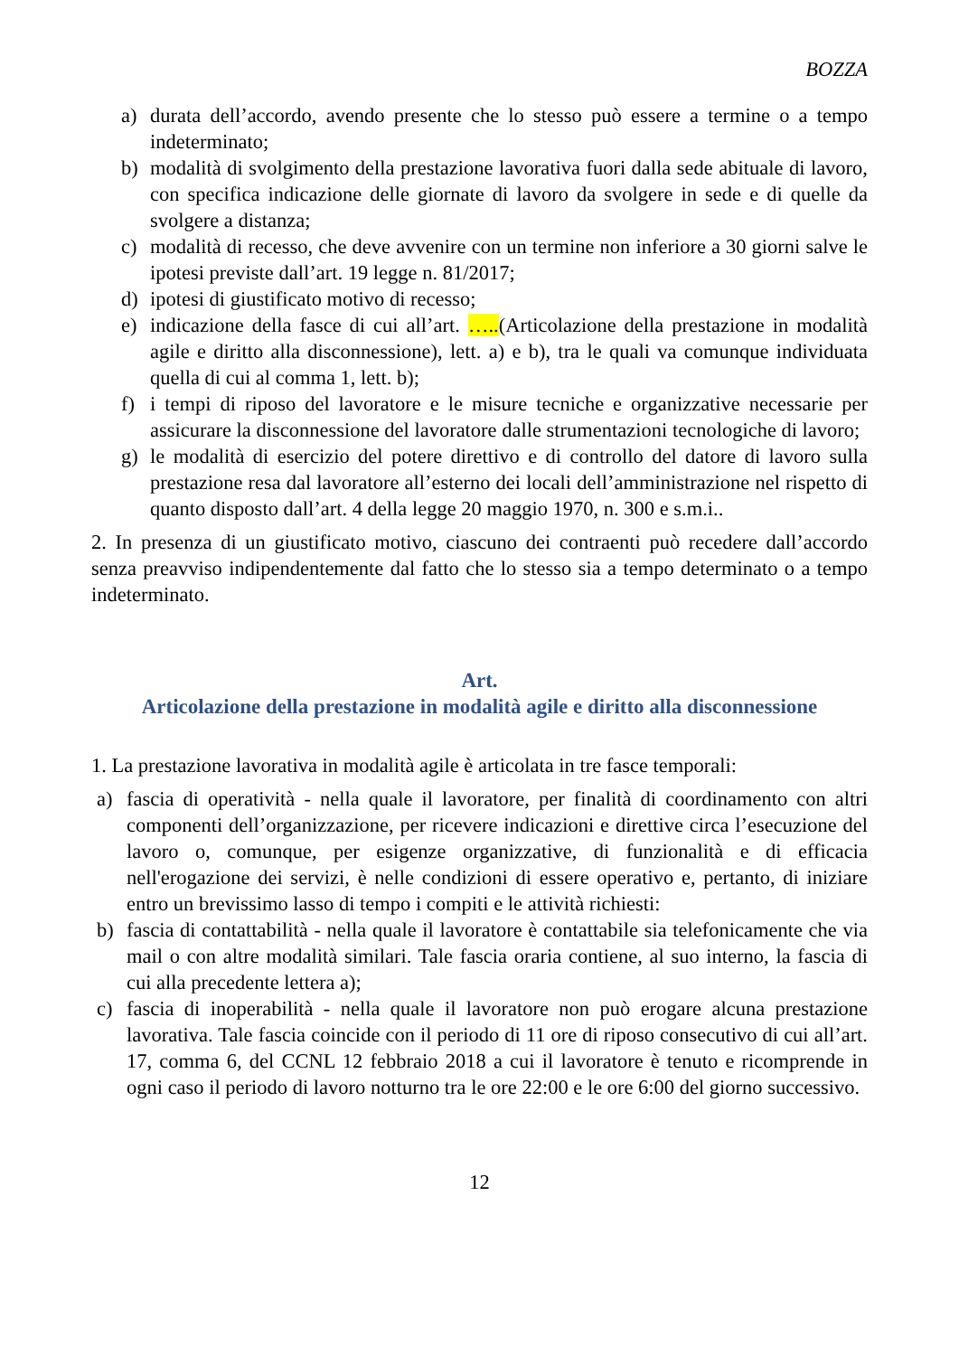BOZZA
a) durata dell’accordo, avendo presente che lo stesso può essere a termine o a tempo indeterminato;
b) modalità di svolgimento della prestazione lavorativa fuori dalla sede abituale di lavoro, con specifica indicazione delle giornate di lavoro da svolgere in sede e di quelle da svolgere a distanza;
c) modalità di recesso, che deve avvenire con un termine non inferiore a 30 giorni salve le ipotesi previste dall’art. 19 legge n. 81/2017;
d) ipotesi di giustificato motivo di recesso;
e) indicazione della fasce di cui all’art. …..(Articolazione della prestazione in modalità agile e diritto alla disconnessione), lett. a) e b), tra le quali va comunque individuata quella di cui al comma 1, lett. b);
f) i tempi di riposo del lavoratore e le misure tecniche e organizzative necessarie per assicurare la disconnessione del lavoratore dalle strumentazioni tecnologiche di lavoro;
g) le modalità di esercizio del potere direttivo e di controllo del datore di lavoro sulla prestazione resa dal lavoratore all’esterno dei locali dell’amministrazione nel rispetto di quanto disposto dall’art. 4 della legge 20 maggio 1970, n. 300 e s.m.i..
2. In presenza di un giustificato motivo, ciascuno dei contraenti può recedere dall’accordo senza preavviso indipendentemente dal fatto che lo stesso sia a tempo determinato o a tempo indeterminato.
Art.
Articolazione della prestazione in modalità agile e diritto alla disconnessione
1. La prestazione lavorativa in modalità agile è articolata in tre fasce temporali:
a) fascia di operatività - nella quale il lavoratore, per finalità di coordinamento con altri componenti dell’organizzazione, per ricevere indicazioni e direttive circa l’esecuzione del lavoro o, comunque, per esigenze organizzative, di funzionalità e di efficacia nell'erogazione dei servizi, è nelle condizioni di essere operativo e, pertanto, di iniziare entro un brevissimo lasso di tempo i compiti e le attività richiesti:
b) fascia di contattabilità - nella quale il lavoratore è contattabile sia telefonicamente che via mail o con altre modalità similari. Tale fascia oraria contiene, al suo interno, la fascia di cui alla precedente lettera a);
c) fascia di inoperabilità - nella quale il lavoratore non può erogare alcuna prestazione lavorativa. Tale fascia coincide con il periodo di 11 ore di riposo consecutivo di cui all’art. 17, comma 6, del CCNL 12 febbraio 2018 a cui il lavoratore è tenuto e ricomprende in ogni caso il periodo di lavoro notturno tra le ore 22:00 e le ore 6:00 del giorno successivo.
12